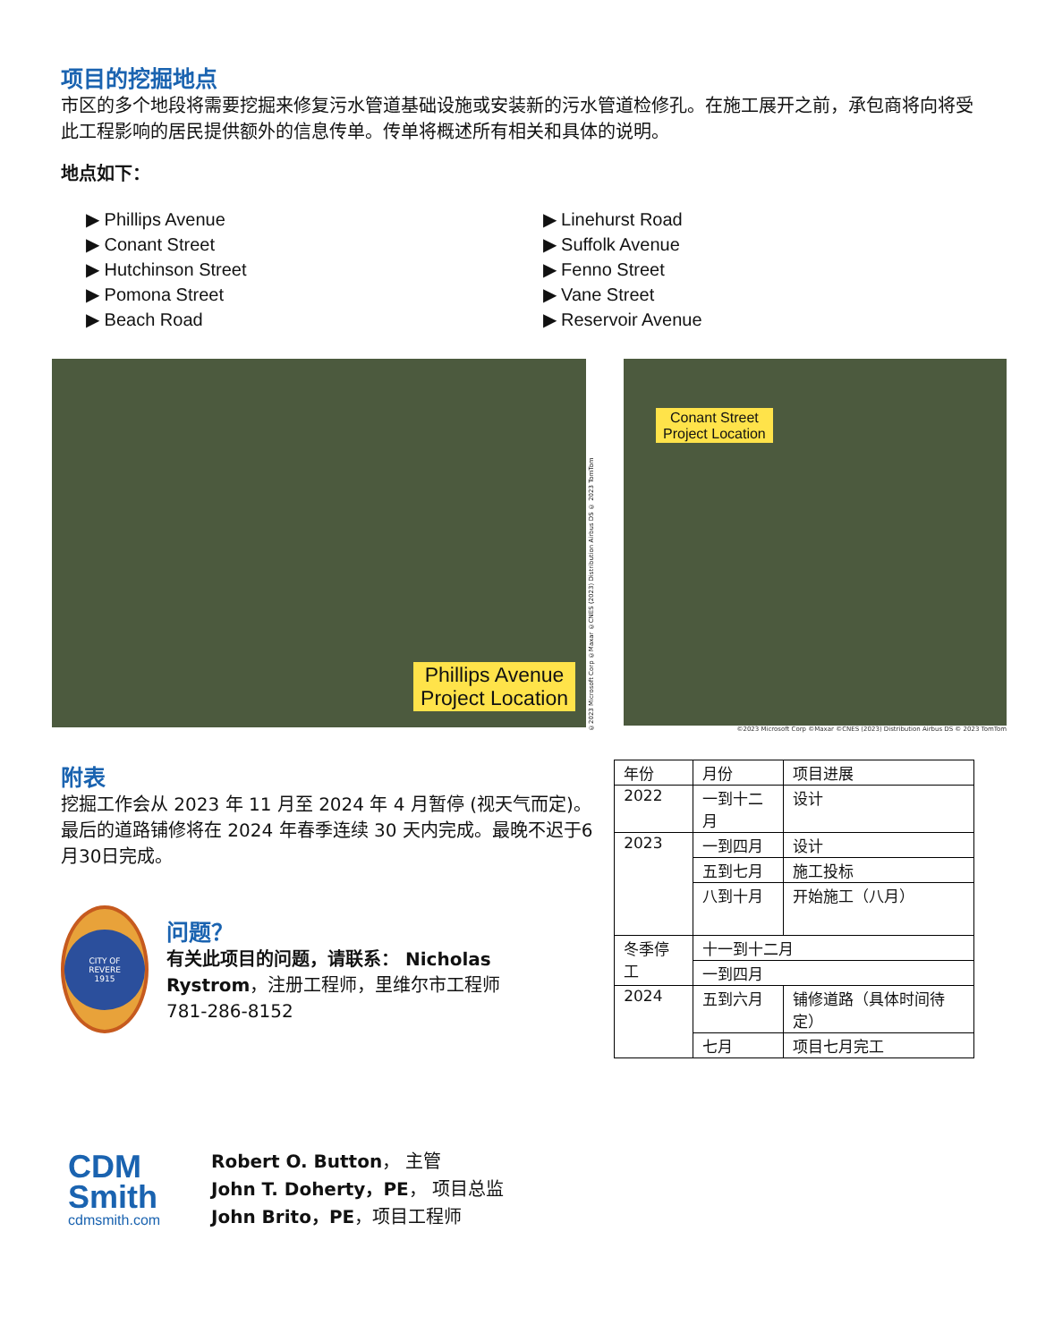项目的挖掘地点
市区的多个地段将需要挖掘来修复污水管道基础设施或安装新的污水管道检修孔。在施工展开之前，承包商将向将受此工程影响的居民提供额外的信息传单。传单将概述所有相关和具体的说明。
地点如下：
▶ Phillips Avenue
▶ Conant Street
▶ Hutchinson Street
▶ Pomona Street
▶ Beach Road
▶ Linehurst Road
▶ Suffolk Avenue
▶ Fenno Street
▶ Vane Street
▶ Reservoir Avenue
Phillips Avenue
Project Location
©2023 Microsoft Corp ©Maxar ©CNES (2023) Distribution Airbus DS © 2023 TomTom
Conant Street
Project Location
©2023 Microsoft Corp ©Maxar ©CNES (2023) Distribution Airbus DS © 2023 TomTom
附表
挖掘工作会从 2023 年 11 月至 2024 年 4 月暂停 (视天气而定)。最后的道路铺修将在 2024 年春季连续 30 天内完成。最晚不迟于6月30日完成。
CITY OF
REVERE
1915
问题？
有关此项目的问题，请联系： Nicholas Rystrom，注册工程师，里维尔市工程师
781-286-8152
| 年份 | 月份 | 项目进展 |
| 2022 | 一到十二月 | 设计 |
| 2023 | 一到四月 | 设计 |
| | 五到七月 | 施工投标 |
| | 八到十月 | 开始施工（八月） |
| 冬季停工 | 十一到十二月 | |
| | 一到四月 | |
| 2024 | 五到六月 | 铺修道路（具体时间待定） |
| | 七月 | 项目七月完工 |
CDM
Smith
cdmsmith.com
Robert O. Button， 主管
John T. Doherty，PE， 项目总监
John Brito，PE，项目工程师